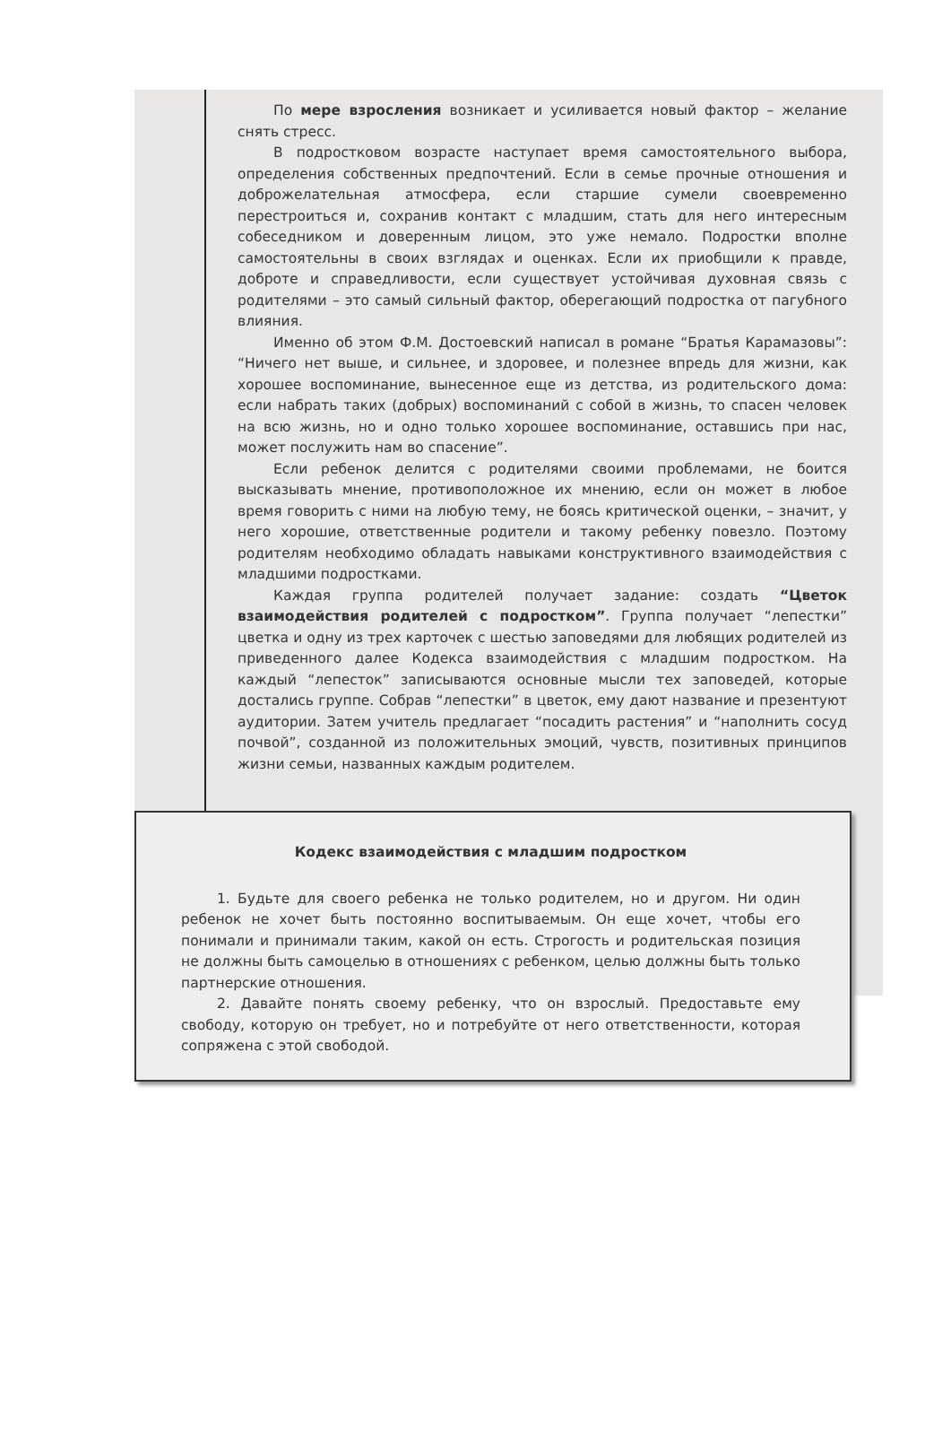По мере взросления возникает и усиливается новый фактор – желание снять стресс.
В подростковом возрасте наступает время самостоятельного выбора, определения собственных предпочтений. Если в семье прочные отношения и доброжелательная атмосфера, если старшие сумели своевременно перестроиться и, сохранив контакт с младшим, стать для него интересным собеседником и доверенным лицом, это уже немало. Подростки вполне самостоятельны в своих взглядах и оценках. Если их приобщили к правде, доброте и справедливости, если существует устойчивая духовная связь с родителями – это самый сильный фактор, оберегающий подростка от пагубного влияния.
Именно об этом Ф.М. Достоевский написал в романе “Братья Карамазовы”: “Ничего нет выше, и сильнее, и здоровее, и полезнее впредь для жизни, как хорошее воспоминание, вынесенное еще из детства, из родительского дома: если набрать таких (добрых) воспоминаний с собой в жизнь, то спасен человек на всю жизнь, но и одно только хорошее воспоминание, оставшись при нас, может послужить нам во спасение”.
Если ребенок делится с родителями своими проблемами, не боится высказывать мнение, противоположное их мнению, если он может в любое время говорить с ними на любую тему, не боясь критической оценки, – значит, у него хорошие, ответственные родители и такому ребенку повезло. Поэтому родителям необходимо обладать навыками конструктивного взаимодействия с младшими подростками.
Каждая группа родителей получает задание: создать “Цветок взаимодействия родителей с подростком”. Группа получает “лепестки” цветка и одну из трех карточек с шестью заповедями для любящих родителей из приведенного далее Кодекса взаимодействия с младшим подростком. На каждый “лепесток” записываются основные мысли тех заповедей, которые достались группе. Собрав “лепестки” в цветок, ему дают название и презентуют аудитории. Затем учитель предлагает “посадить растения” и “наполнить сосуд почвой”, созданной из положительных эмоций, чувств, позитивных принципов жизни семьи, названных каждым родителем.
Кодекс взаимодействия с младшим подростком
1. Будьте для своего ребенка не только родителем, но и другом. Ни один ребенок не хочет быть постоянно воспитываемым. Он еще хочет, чтобы его понимали и принимали таким, какой он есть. Строгость и родительская позиция не должны быть самоцелью в отношениях с ребенком, целью должны быть только партнерские отношения.
2. Давайте понять своему ребенку, что он взрослый. Предоставьте ему свободу, которую он требует, но и потребуйте от него ответственности, которая сопряжена с этой свободой.